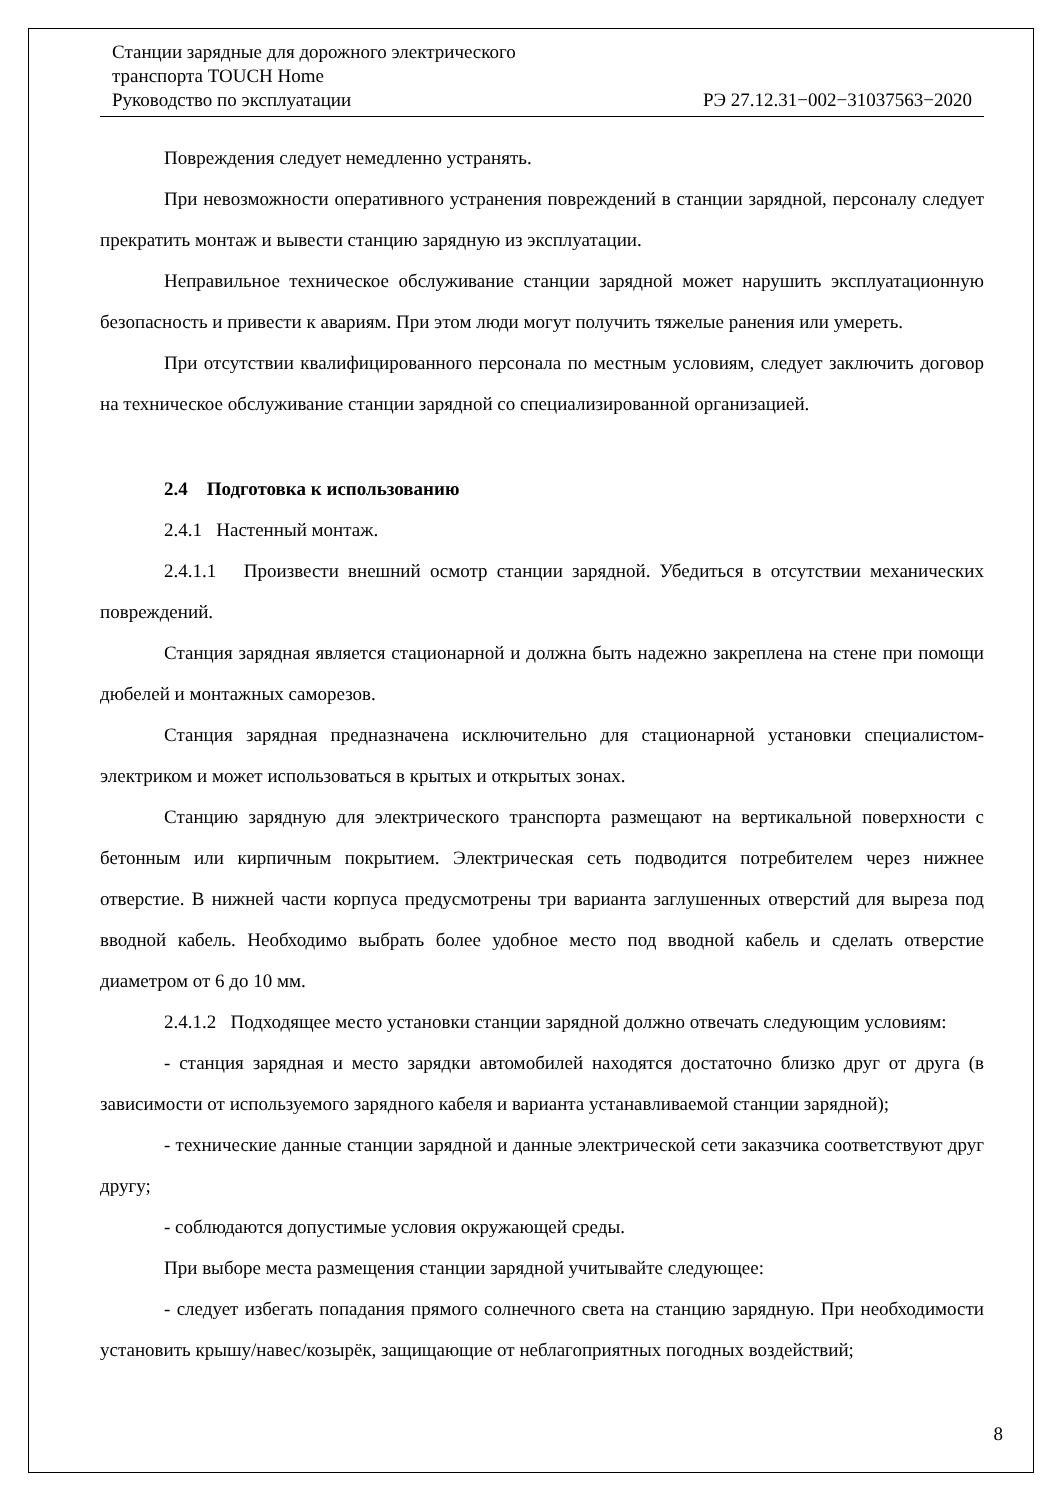Станции зарядные для дорожного электрического
транспорта TOUCH Home
Руководство по эксплуатации РЭ 27.12.31−002−31037563−2020
Повреждения следует немедленно устранять.
При невозможности оперативного устранения повреждений в станции зарядной, персоналу следует прекратить монтаж и вывести станцию зарядную из эксплуатации.
Неправильное техническое обслуживание станции зарядной может нарушить эксплуатационную безопасность и привести к авариям. При этом люди могут получить тяжелые ранения или умереть.
При отсутствии квалифицированного персонала по местным условиям, следует заключить договор на техническое обслуживание станции зарядной со специализированной организацией.
2.4 Подготовка к использованию
2.4.1 Настенный монтаж.
2.4.1.1 Произвести внешний осмотр станции зарядной. Убедиться в отсутствии механических повреждений.
Станция зарядная является стационарной и должна быть надежно закреплена на стене при помощи дюбелей и монтажных саморезов.
Станция зарядная предназначена исключительно для стационарной установки специалистом-электриком и может использоваться в крытых и открытых зонах.
Станцию зарядную для электрического транспорта размещают на вертикальной поверхности с бетонным или кирпичным покрытием. Электрическая сеть подводится потребителем через нижнее отверстие. В нижней части корпуса предусмотрены три варианта заглушенных отверстий для выреза под вводной кабель. Необходимо выбрать более удобное место под вводной кабель и сделать отверстие диаметром от 6 до 10 мм.
2.4.1.2 Подходящее место установки станции зарядной должно отвечать следующим условиям:
- станция зарядная и место зарядки автомобилей находятся достаточно близко друг от друга (в зависимости от используемого зарядного кабеля и варианта устанавливаемой станции зарядной);
- технические данные станции зарядной и данные электрической сети заказчика соответствуют друг другу;
- соблюдаются допустимые условия окружающей среды.
При выборе места размещения станции зарядной учитывайте следующее:
- следует избегать попадания прямого солнечного света на станцию зарядную. При необходимости установить крышу/навес/козырёк, защищающие от неблагоприятных погодных воздействий;
8